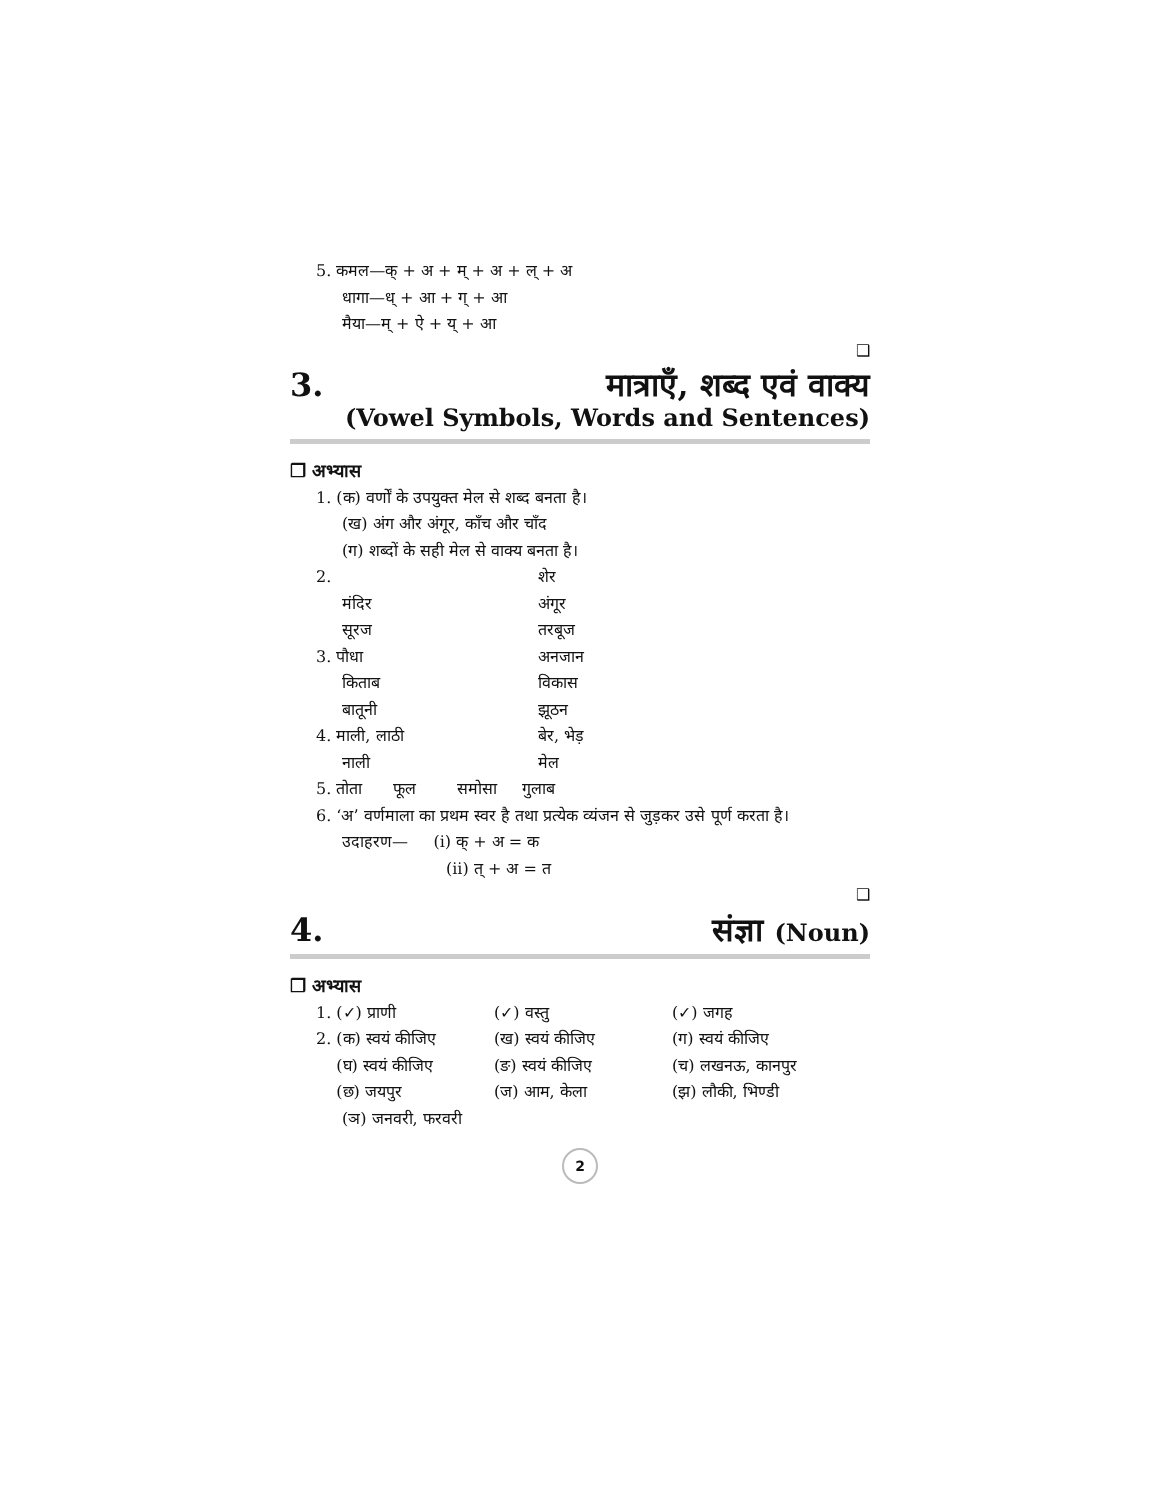5. कमल—क् + अ + म् + अ + ल् + अ
धागा—ध् + आ + ग् + आ
मैया—म् + ऐ + य् + आ
❑
3. मात्राएँ, शब्द एवं वाक्य
(Vowel Symbols, Words and Sentences)
❒ अभ्यास
1. (क) वर्णों के उपयुक्त मेल से शब्द बनता है।
(ख) अंग और अंगूर, काँच और चाँद
(ग) शब्दों के सही मेल से वाक्य बनता है।
2. शेर
मंदिर अंगूर
सूरज तरबूज
3. पौधा अनजान
किताब विकास
बातूनी झूठन
4. माली, लाठी बेर, भेड़
नाली मेल
5. तोता फूल समोसा गुलाब
6. ‘अ’ वर्णमाला का प्रथम स्वर है तथा प्रत्येक व्यंजन से जुड़कर उसे पूर्ण करता है।
उदाहरण— (i) क् + अ = क
(ii) त् + अ = त
❑
4. संज्ञा (Noun)
❒ अभ्यास
1. (✓) प्राणी (✓) वस्तु (✓) जगह
2. (क) स्वयं कीजिए (ख) स्वयं कीजिए (ग) स्वयं कीजिए
(घ) स्वयं कीजिए (ङ) स्वयं कीजिए (च) लखनऊ, कानपुर
(छ) जयपुर (ज) आम, केला (झ) लौकी, भिण्डी
(ञ) जनवरी, फरवरी
2